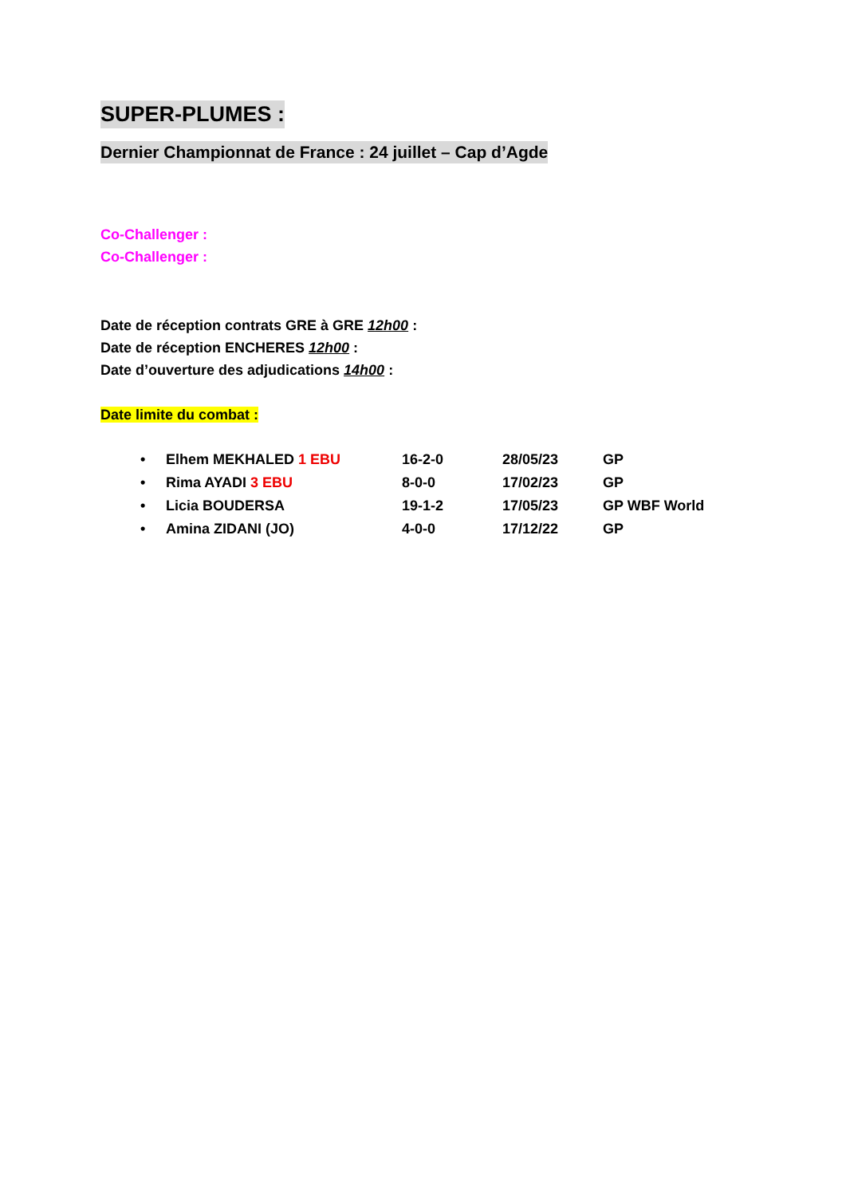SUPER-PLUMES :
Dernier Championnat de France : 24 juillet – Cap d’Agde
Co-Challenger :
Co-Challenger :
Date de réception contrats GRE à GRE 12h00 :
Date de réception ENCHERES 12h00 :
Date d’ouverture des adjudications 14h00 :
Date limite du combat :
| • | Elhem MEKHALED 1 EBU | 16-2-0 | 28/05/23 | GP |
| • | Rima AYADI 3 EBU | 8-0-0 | 17/02/23 | GP |
| • | Licia BOUDERSA | 19-1-2 | 17/05/23 | GP WBF World |
| • | Amina ZIDANI (JO) | 4-0-0 | 17/12/22 | GP |